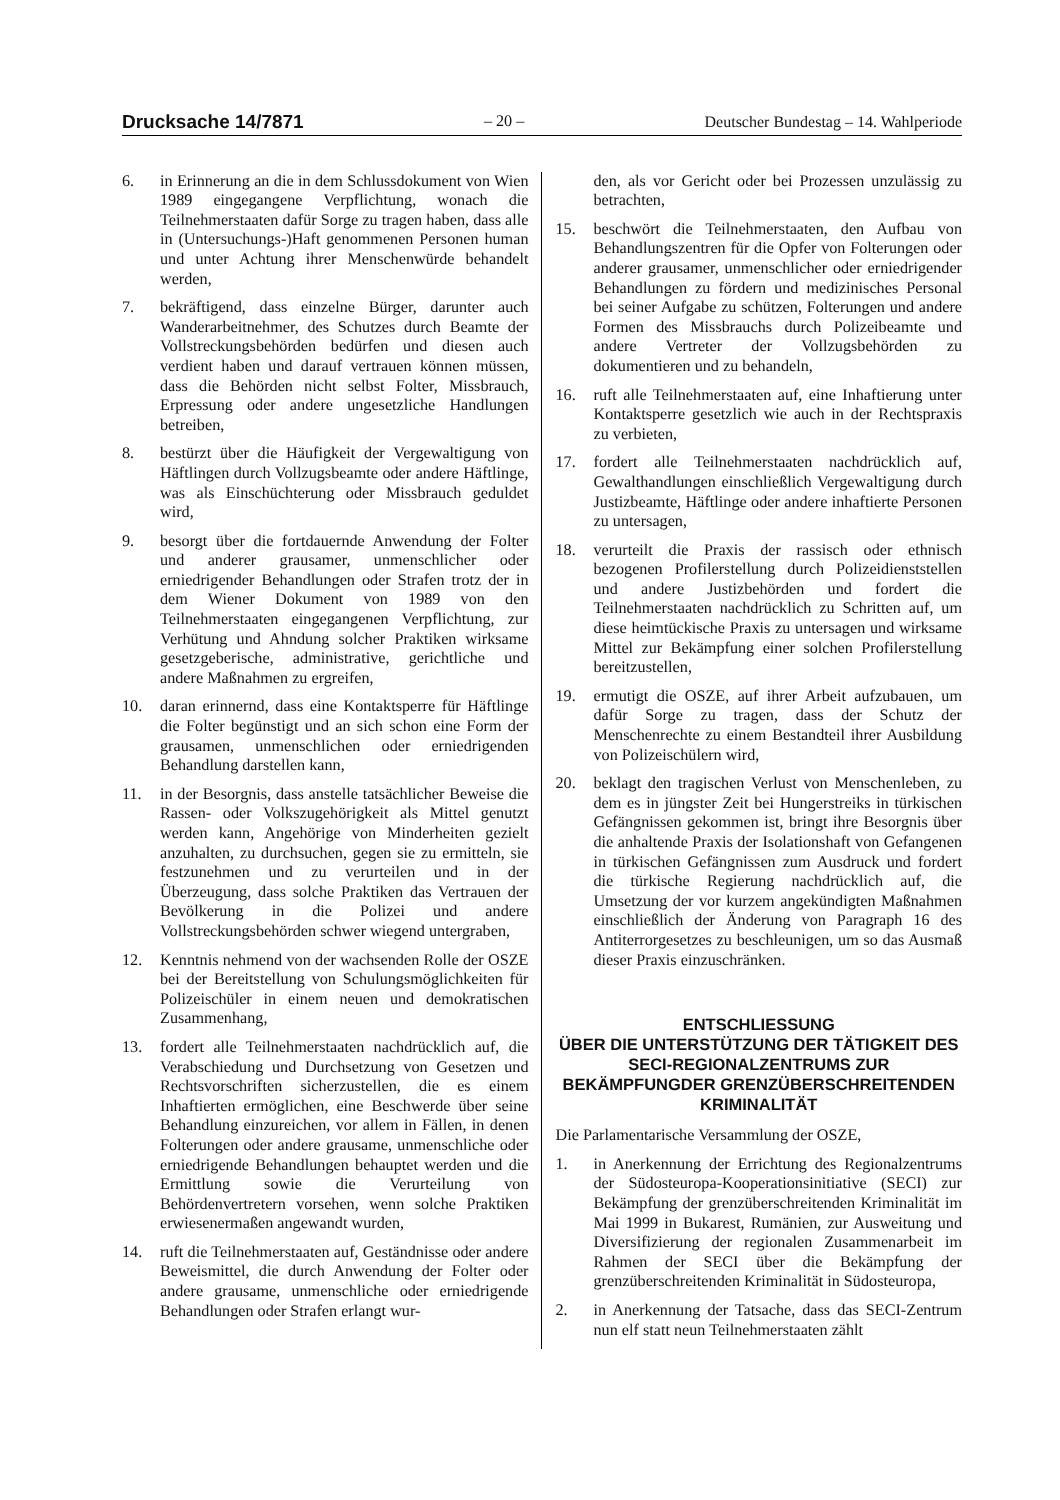Drucksache 14/7871 – 20 – Deutscher Bundestag – 14. Wahlperiode
6. in Erinnerung an die in dem Schlussdokument von Wien 1989 eingegangene Verpflichtung, wonach die Teilnehmerstaaten dafür Sorge zu tragen haben, dass alle in (Untersuchungs-)Haft genommenen Personen human und unter Achtung ihrer Menschenwürde behandelt werden,
7. bekräftigend, dass einzelne Bürger, darunter auch Wanderarbeitnehmer, des Schutzes durch Beamte der Vollstreckungsbehörden bedürfen und diesen auch verdient haben und darauf vertrauen können müssen, dass die Behörden nicht selbst Folter, Missbrauch, Erpressung oder andere ungesetzliche Handlungen betreiben,
8. bestürzt über die Häufigkeit der Vergewaltigung von Häftlingen durch Vollzugsbeamte oder andere Häftlinge, was als Einschüchterung oder Missbrauch geduldet wird,
9. besorgt über die fortdauernde Anwendung der Folter und anderer grausamer, unmenschlicher oder erniedrigender Behandlungen oder Strafen trotz der in dem Wiener Dokument von 1989 von den Teilnehmerstaaten eingegangenen Verpflichtung, zur Verhütung und Ahndung solcher Praktiken wirksame gesetzgeberische, administrative, gerichtliche und andere Maßnahmen zu ergreifen,
10. daran erinnernd, dass eine Kontaktsperre für Häftlinge die Folter begünstigt und an sich schon eine Form der grausamen, unmenschlichen oder erniedrigenden Behandlung darstellen kann,
11. in der Besorgnis, dass anstelle tatsächlicher Beweise die Rassen- oder Volkszugehörigkeit als Mittel genutzt werden kann, Angehörige von Minderheiten gezielt anzuhalten, zu durchsuchen, gegen sie zu ermitteln, sie festzunehmen und zu verurteilen und in der Überzeugung, dass solche Praktiken das Vertrauen der Bevölkerung in die Polizei und andere Vollstreckungsbehörden schwer wiegend untergraben,
12. Kenntnis nehmend von der wachsenden Rolle der OSZE bei der Bereitstellung von Schulungsmöglichkeiten für Polizeischüler in einem neuen und demokratischen Zusammenhang,
13. fordert alle Teilnehmerstaaten nachdrücklich auf, die Verabschiedung und Durchsetzung von Gesetzen und Rechtsvorschriften sicherzustellen, die es einem Inhaftierten ermöglichen, eine Beschwerde über seine Behandlung einzureichen, vor allem in Fällen, in denen Folterungen oder andere grausame, unmenschliche oder erniedrigende Behandlungen behauptet werden und die Ermittlung sowie die Verurteilung von Behördenvertretern vorsehen, wenn solche Praktiken erwiesenermaßen angewandt wurden,
14. ruft die Teilnehmerstaaten auf, Geständnisse oder andere Beweismittel, die durch Anwendung der Folter oder andere grausame, unmenschliche oder erniedrigende Behandlungen oder Strafen erlangt wur-
den, als vor Gericht oder bei Prozessen unzulässig zu betrachten,
15. beschwört die Teilnehmerstaaten, den Aufbau von Behandlungszentren für die Opfer von Folterungen oder anderer grausamer, unmenschlicher oder erniedrigender Behandlungen zu fördern und medizinisches Personal bei seiner Aufgabe zu schützen, Folterungen und andere Formen des Missbrauchs durch Polizeibeamte und andere Vertreter der Vollzugsbehörden zu dokumentieren und zu behandeln,
16. ruft alle Teilnehmerstaaten auf, eine Inhaftierung unter Kontaktsperre gesetzlich wie auch in der Rechtspraxis zu verbieten,
17. fordert alle Teilnehmerstaaten nachdrücklich auf, Gewalthandlungen einschließlich Vergewaltigung durch Justizbeamte, Häftlinge oder andere inhaftierte Personen zu untersagen,
18. verurteilt die Praxis der rassisch oder ethnisch bezogenen Profilerstellung durch Polizeidienststellen und andere Justizbehörden und fordert die Teilnehmerstaaten nachdrücklich zu Schritten auf, um diese heimtückische Praxis zu untersagen und wirksame Mittel zur Bekämpfung einer solchen Profilerstellung bereitzustellen,
19. ermutigt die OSZE, auf ihrer Arbeit aufzubauen, um dafür Sorge zu tragen, dass der Schutz der Menschenrechte zu einem Bestandteil ihrer Ausbildung von Polizeischülern wird,
20. beklagt den tragischen Verlust von Menschenleben, zu dem es in jüngster Zeit bei Hungerstreiks in türkischen Gefängnissen gekommen ist, bringt ihre Besorgnis über die anhaltende Praxis der Isolationshaft von Gefangenen in türkischen Gefängnissen zum Ausdruck und fordert die türkische Regierung nachdrücklich auf, die Umsetzung der vor kurzem angekündigten Maßnahmen einschließlich der Änderung von Paragraph 16 des Antiterrorgesetzes zu beschleunigen, um so das Ausmaß dieser Praxis einzuschränken.
ENTSCHLIESSUNG
ÜBER DIE UNTERSTÜTZUNG DER TÄTIGKEIT DES SECI-REGIONALZENTRUMS ZUR BEKÄMPFUNGDER GRENZÜBERSCHREITENDEN KRIMINALITÄT
Die Parlamentarische Versammlung der OSZE,
1. in Anerkennung der Errichtung des Regionalzentrums der Südosteuropa-Kooperationsinitiative (SECI) zur Bekämpfung der grenzüberschreitenden Kriminalität im Mai 1999 in Bukarest, Rumänien, zur Ausweitung und Diversifizierung der regionalen Zusammenarbeit im Rahmen der SECI über die Bekämpfung der grenzüberschreitenden Kriminalität in Südosteuropa,
2. in Anerkennung der Tatsache, dass das SECI-Zentrum nun elf statt neun Teilnehmerstaaten zählt